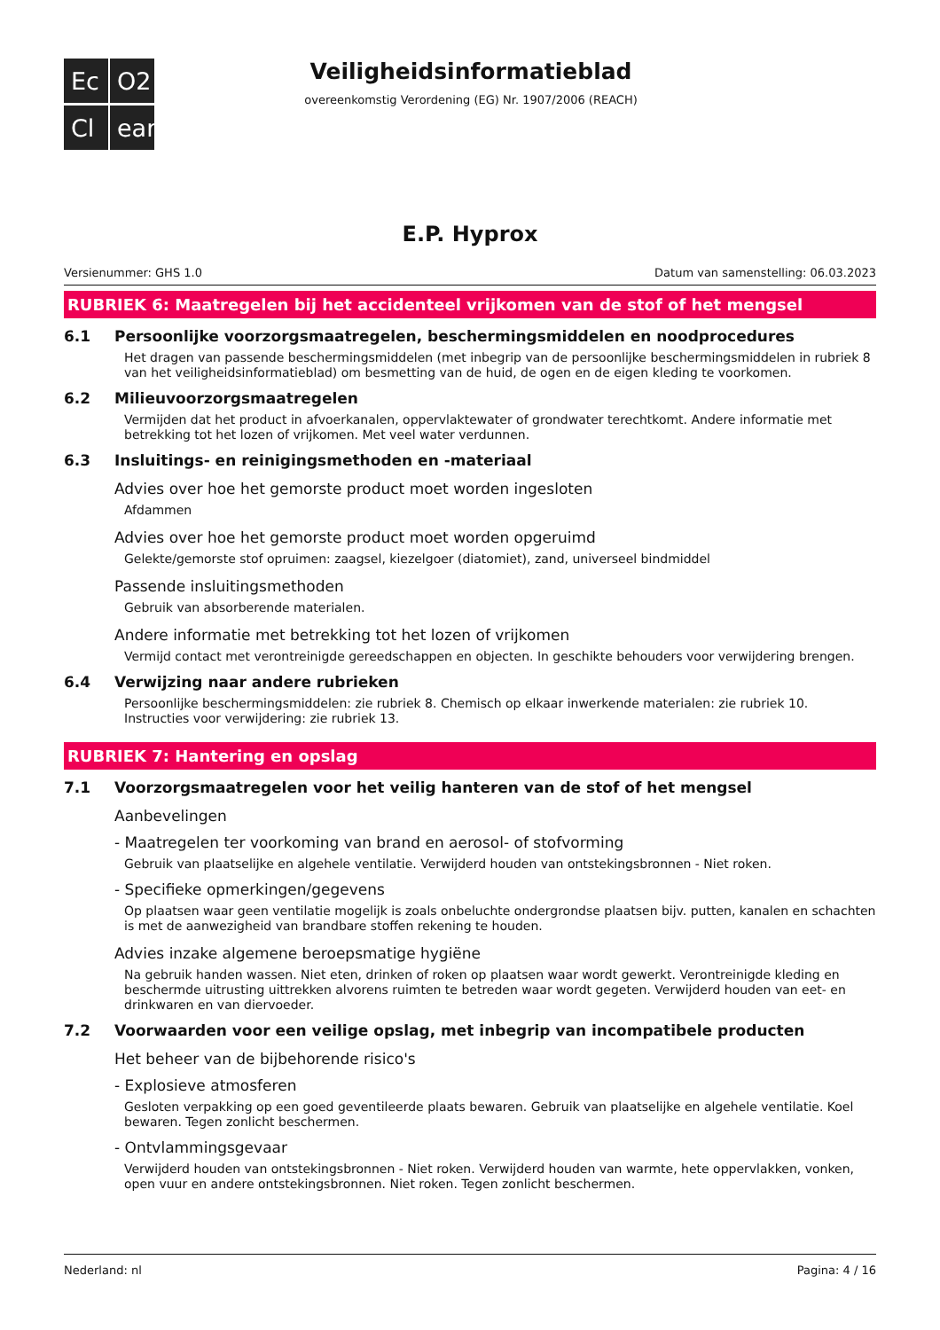Ec
O2
Cl
ean
Veiligheidsinformatieblad
overeenkomstig Verordening (EG) Nr. 1907/2006 (REACH)
E.P. Hyprox
Versienummer: GHS 1.0 Datum van samenstelling: 06.03.2023
RUBRIEK 6: Maatregelen bij het accidenteel vrijkomen van de stof of het mengsel
6.1 Persoonlijke voorzorgsmaatregelen, beschermingsmiddelen en noodprocedures
Het dragen van passende beschermingsmiddelen (met inbegrip van de persoonlijke beschermingsmiddelen in rubriek 8 van het veiligheidsinformatieblad) om besmetting van de huid, de ogen en de eigen kleding te voorkomen.
6.2 Milieuvoorzorgsmaatregelen
Vermijden dat het product in afvoerkanalen, oppervlaktewater of grondwater terechtkomt. Andere informatie met betrekking tot het lozen of vrijkomen. Met veel water verdunnen.
6.3 Insluitings- en reinigingsmethoden en -materiaal
Advies over hoe het gemorste product moet worden ingesloten
Afdammen
Advies over hoe het gemorste product moet worden opgeruimd
Gelekte/gemorste stof opruimen: zaagsel, kiezelgoer (diatomiet), zand, universeel bindmiddel
Passende insluitingsmethoden
Gebruik van absorberende materialen.
Andere informatie met betrekking tot het lozen of vrijkomen
Vermijd contact met verontreinigde gereedschappen en objecten. In geschikte behouders voor verwijdering brengen.
6.4 Verwijzing naar andere rubrieken
Persoonlijke beschermingsmiddelen: zie rubriek 8. Chemisch op elkaar inwerkende materialen: zie rubriek 10. Instructies voor verwijdering: zie rubriek 13.
RUBRIEK 7: Hantering en opslag
7.1 Voorzorgsmaatregelen voor het veilig hanteren van de stof of het mengsel
Aanbevelingen
- Maatregelen ter voorkoming van brand en aerosol- of stofvorming
Gebruik van plaatselijke en algehele ventilatie. Verwijderd houden van ontstekingsbronnen - Niet roken.
- Specifieke opmerkingen/gegevens
Op plaatsen waar geen ventilatie mogelijk is zoals onbeluchte ondergrondse plaatsen bijv. putten, kanalen en schachten is met de aanwezigheid van brandbare stoffen rekening te houden.
Advies inzake algemene beroepsmatige hygiëne
Na gebruik handen wassen. Niet eten, drinken of roken op plaatsen waar wordt gewerkt. Verontreinigde kleding en beschermde uitrusting uittrekken alvorens ruimten te betreden waar wordt gegeten. Verwijderd houden van eet- en drinkwaren en van diervoeder.
7.2 Voorwaarden voor een veilige opslag, met inbegrip van incompatibele producten
Het beheer van de bijbehorende risico's
- Explosieve atmosferen
Gesloten verpakking op een goed geventileerde plaats bewaren. Gebruik van plaatselijke en algehele ventilatie. Koel bewaren. Tegen zonlicht beschermen.
- Ontvlammingsgevaar
Verwijderd houden van ontstekingsbronnen - Niet roken. Verwijderd houden van warmte, hete oppervlakken, vonken, open vuur en andere ontstekingsbronnen. Niet roken. Tegen zonlicht beschermen.
Nederland: nl Pagina: 4 / 16